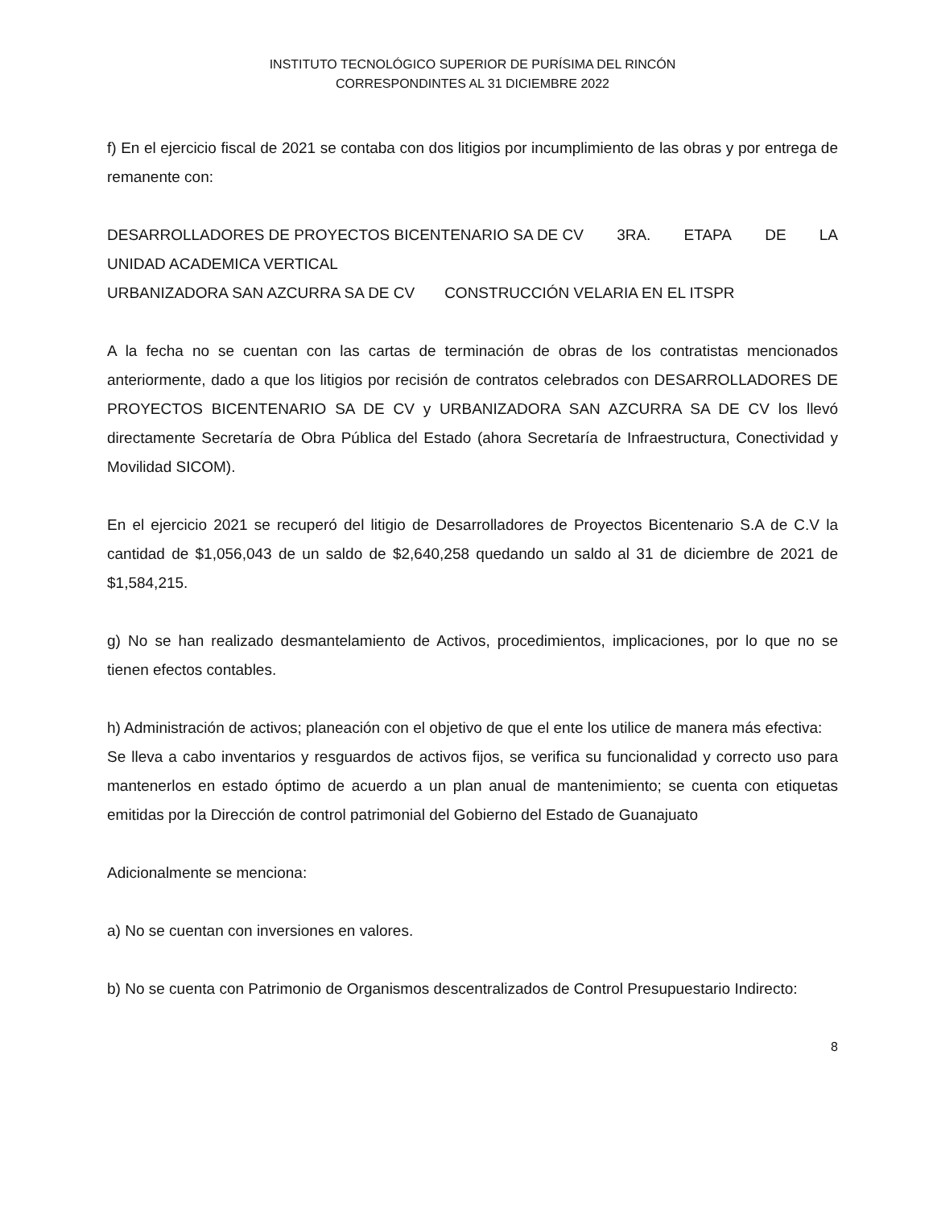INSTITUTO TECNOLÓGICO SUPERIOR DE PURÍSIMA DEL RINCÓN
CORRESPONDINTES AL 31 DICIEMBRE 2022
f) En el ejercicio fiscal de 2021 se contaba con dos litigios por incumplimiento de las obras y por entrega de remanente con:
DESARROLLADORES DE PROYECTOS BICENTENARIO SA DE CV 3RA. ETAPA DE LA
UNIDAD ACADEMICA VERTICAL
URBANIZADORA SAN AZCURRA SA DE CV CONSTRUCCIÓN VELARIA EN EL ITSPR
A la fecha no se cuentan con las cartas de terminación de obras de los contratistas mencionados anteriormente, dado a que los litigios por recisión de contratos celebrados con DESARROLLADORES DE PROYECTOS BICENTENARIO SA DE CV y URBANIZADORA SAN AZCURRA SA DE CV los llevó directamente Secretaría de Obra Pública del Estado (ahora Secretaría de Infraestructura, Conectividad y Movilidad SICOM).
En el ejercicio 2021 se recuperó del litigio de Desarrolladores de Proyectos Bicentenario S.A de C.V la cantidad de $1,056,043 de un saldo de $2,640,258 quedando un saldo al 31 de diciembre de 2021 de $1,584,215.
g) No se han realizado desmantelamiento de Activos, procedimientos, implicaciones, por lo que no se tienen efectos contables.
h) Administración de activos; planeación con el objetivo de que el ente los utilice de manera más efectiva:
Se lleva a cabo inventarios y resguardos de activos fijos, se verifica su funcionalidad y correcto uso para mantenerlos en estado óptimo de acuerdo a un plan anual de mantenimiento; se cuenta con etiquetas emitidas por la Dirección de control patrimonial del Gobierno del Estado de Guanajuato
Adicionalmente se menciona:
a) No se cuentan con inversiones en valores.
b) No se cuenta con Patrimonio de Organismos descentralizados de Control Presupuestario Indirecto:
8